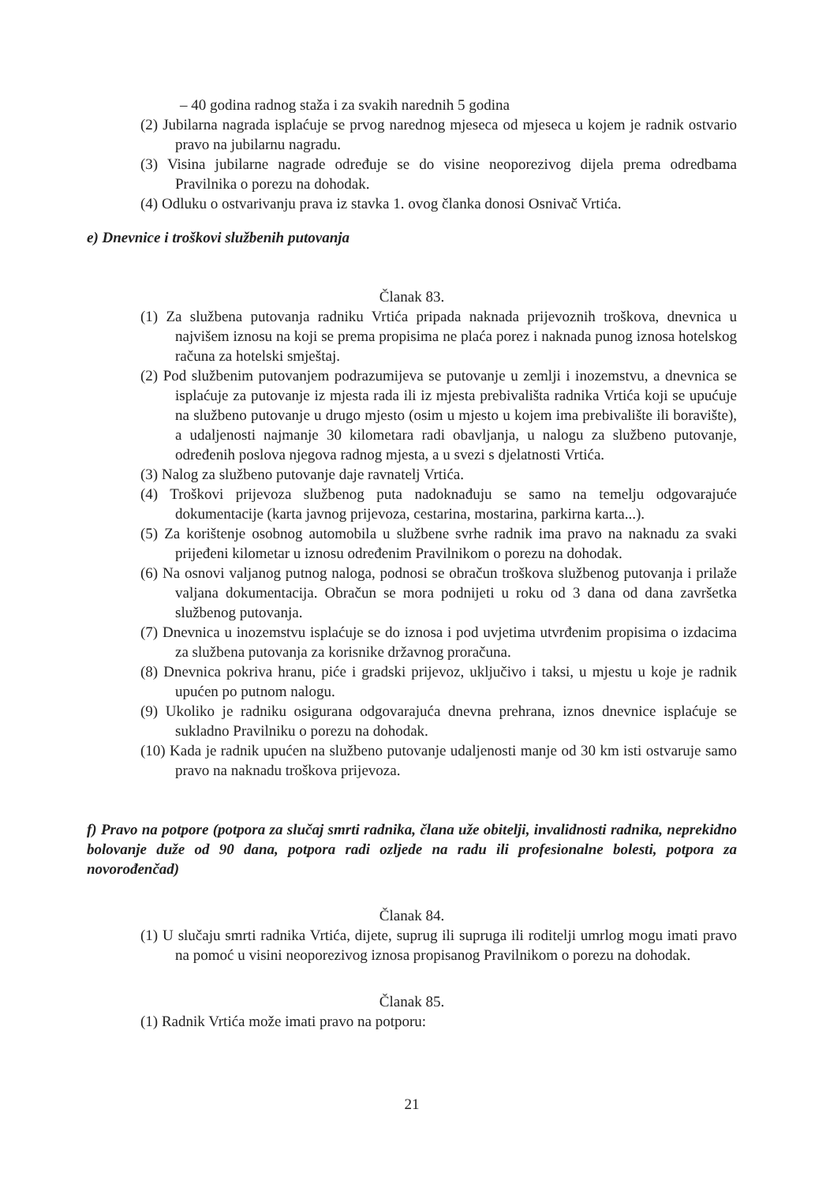– 40 godina radnog staža i za svakih narednih 5 godina
(2) Jubilarna nagrada isplaćuje se prvog narednog mjeseca od mjeseca u kojem je radnik ostvario pravo na jubilarnu nagradu.
(3) Visina jubilarne nagrade određuje se do visine neoporezivog dijela prema odredbama Pravilnika o porezu na dohodak.
(4) Odluku o ostvarivanju prava iz stavka 1. ovog članka donosi Osnivač Vrtića.
e) Dnevnice i troškovi službenih putovanja
Članak 83.
(1) Za službena putovanja radniku Vrtića pripada naknada prijevoznih troškova, dnevnica u najvišem iznosu na koji se prema propisima ne plaća porez i naknada punog iznosa hotelskog računa za hotelski smještaj.
(2) Pod službenim putovanjem podrazumijeva se putovanje u zemlji i inozemstvu, a dnevnica se isplaćuje za putovanje iz mjesta rada ili iz mjesta prebivališta radnika Vrtića koji se upućuje na službeno putovanje u drugo mjesto (osim u mjesto u kojem ima prebivalište ili boravište), a udaljenosti najmanje 30 kilometara radi obavljanja, u nalogu za službeno putovanje, određenih poslova njegova radnog mjesta, a u svezi s djelatnosti Vrtića.
(3) Nalog za službeno putovanje daje ravnatelj Vrtića.
(4) Troškovi prijevoza službenog puta nadoknađuju se samo na temelju odgovarajuće dokumentacije (karta javnog prijevoza, cestarina, mostarina, parkirna karta...).
(5) Za korištenje osobnog automobila u službene svrhe radnik ima pravo na naknadu za svaki prijeđeni kilometar u iznosu određenim Pravilnikom o porezu na dohodak.
(6) Na osnovi valjanog putnog naloga, podnosi se obračun troškova službenog putovanja i prilaže valjana dokumentacija. Obračun se mora podnijeti u roku od 3 dana od dana završetka službenog putovanja.
(7) Dnevnica u inozemstvu isplaćuje se do iznosa i pod uvjetima utvrđenim propisima o izdacima za službena putovanja za korisnike državnog proračuna.
(8) Dnevnica pokriva hranu, piće i gradski prijevoz, uključivo i taksi, u mjestu u koje je radnik upućen po putnom nalogu.
(9) Ukoliko je radniku osigurana odgovarajuća dnevna prehrana, iznos dnevnice isplaćuje se sukladno Pravilniku o porezu na dohodak.
(10) Kada je radnik upućen na službeno putovanje udaljenosti manje od 30 km isti ostvaruje samo pravo na naknadu troškova prijevoza.
f) Pravo na potpore (potpora za slučaj smrti radnika, člana uže obitelji, invalidnosti radnika, neprekidno bolovanje duže od 90 dana, potpora radi ozljede na radu ili profesionalne bolesti, potpora za novorođenčad)
Članak 84.
(1) U slučaju smrti radnika Vrtića, dijete, suprug ili supruga ili roditelji umrlog mogu imati pravo na pomoć u visini neoporezivog iznosa propisanog Pravilnikom o porezu na dohodak.
Članak 85.
(1) Radnik Vrtića može imati pravo na potporu:
21